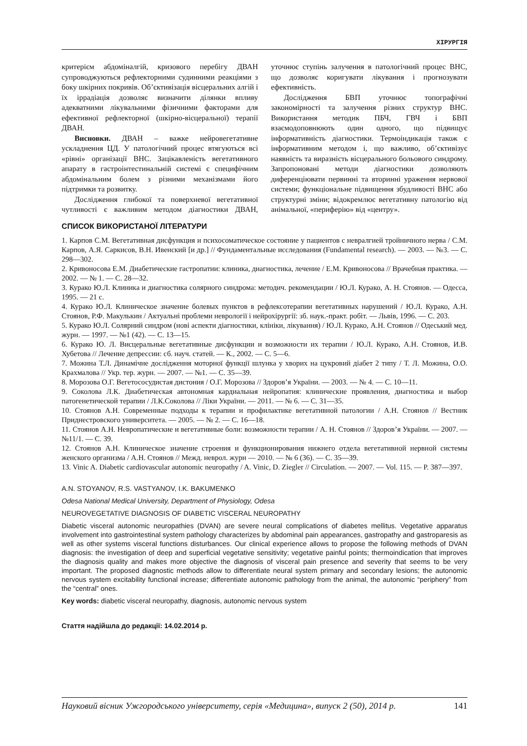ХІРУРГІЯ
критерієм абдоміналгій, кризового перебігу ДВАН супроводжуються рефлекторними судинними реакціями з боку шкірних покривів. Об’єктивізація вісцеральних алгій і їх іррадіація дозволяє визначити ділянки впливу адекватними лікувальними фізичними факторами для ефективної рефлекторної (шкірно-вісцеральної) терапії ДВАН.
Висновки. ДВАН – важке нейровегетативне ускладнення ЦД. У патологічний процес втягуються всі «рівні» організації ВНС. Зацікавленість вегетативного апарату в гастроінтестинальній системі є специфічним абдомінальним болем з різними механізмами його підтримки та розвитку.
Дослідження глибокої та поверхневої вегетативної чутливості є важливим методом діагностики ДВАН, уточнює ступінь залучення в патологічний процес ВНС, що дозволяє коригувати лікування і прогнозувати ефективність.
Дослідження БВП уточнює топографічні закономірності та залучення різних структур ВНС. Використання методик ПБЧ, ГВЧ і БВП взаємодоповнюють один одного, що підвищує інформативність діагностики. Термоіндикація також є інформативним методом і, що важливо, об’єктивізує наявність та виразність вісцерального больового синдрому. Запропоновані методи діагностики дозволяють диференціювати первинні та вторинні ураження нервової системи; функціональне підвищення збудливості ВНС або структурні зміни; відокремлює вегетативну патологію від анімальної, «периферію» від «центру».
СПИСОК ВИКОРИСТАНОЇ ЛІТЕРАТУРИ
1. Карпов С.М. Вегетативная дисфункция и психосоматическое состояние у пациентов с невралгией тройничного нерва / С.М. Карпов, А.Я. Саркисов, В.Н. Ивенский [и др.] // Фундаментальные исследования (Fundamental research). — 2003. — №3. — С. 298—302.
2. Кривоносова Е.М. Диабетические гастропатии: клиника, диагностика, лечение / Е.М. Кривоносова // Врачебная практика. — 2002. — № 1. — С. 28—32.
3. Курако Ю.Л. Клиника и диагностика солярного синдрома: методич. рекомендации / Ю.Л. Курако, А. Н. Стоянов. — Одесса, 1995. — 21 с.
4. Курако Ю.Л. Клиническое значение болевых пунктов в рефлексотерапии вегетативных нарушений / Ю.Л. Курако, А.Н. Стоянов, Р.Ф. Макулькин / Актуальні проблеми неврології і нейрохірургії: зб. наук.-практ. робіт. — Львів, 1996. — С. 203.
5. Курако Ю.Л. Солярний синдром (нові аспекти діагностики, клініки, лікування) / Ю.Л. Курако, А.Н. Стоянов // Одеський мед. журн. — 1997. — №1 (42). — С. 13—15.
6. Курако Ю. Л. Висцеральные вегетативные дисфункции и возможности их терапии / Ю.Л. Курако, А.Н. Стоянов, И.В. Хубетова // Лечение депрессии: сб. науч. статей. — К., 2002. — С. 5—6.
7. Можина Т.Л. Динамічне дослідження моторної функції шлунка у хворих на цукровий діабет 2 типу / Т. Л. Можина, О.О. Крахмалова // Укр. тер. журн. — 2007. — №1. — С. 35—39.
8. Морозова О.Г. Вегетососудистая дистония / О.Г. Морозова // Здоров’я України. — 2003. — № 4. — С. 10—11.
9. Соколова Л.К. Диабетическая автономная кардиальная нейропатия: клинические проявления, диагностика и выбор патогенетической терапии / Л.К.Соколова // Ліки України. — 2011. — № 6. — С. 31—35.
10. Стоянов А.Н. Современные подходы к терапии и профилактике вегетативной патологии / А.Н. Стоянов // Вестник Приднестровского университета. — 2005. — № 2. — С. 16—18.
11. Стоянов А.Н. Невропатические и вегетативные боли: возможности терапии / А. Н. Стоянов // Здоров’я України. — 2007. — №11/1. — С. 39.
12. Стоянов А.Н. Клиническое значение строения и функционирования нижнего отдела вегетативной нервной системы женского организма / А.Н. Стоянов // Межд. неврол. журн — 2010. — № 6 (36). — С. 35—39.
13. Vinic A. Diabetic cardiovascular autonomic neuropathy / A. Vinic, D. Ziegler // Circulation. — 2007. — Vol. 115. — P. 387—397.
A.N. STOYANOV, R.S. VASTYANOV, I.K. BAKUMENKO
Odesa National Medical University, Department of Physiology, Odesa
NEUROVEGETATIVE DIAGNOSIS OF DIABETIC VISCERAL NEUROPATHY
Diabetic visceral autonomic neuropathies (DVAN) are severe neural complications of diabetes mellitus. Vegetative apparatus involvement into gastrointestinal system pathology characterizes by abdominal pain appearances, gastropathy and gastroparesis as well as other systems visceral functions disturbances. Our clinical experience allows to propose the following methods of DVAN diagnosis: the investigation of deep and superficial vegetative sensitivity; vegetative painful points; thermoindication that improves the diagnosis quality and makes more objective the diagnosis of visceral pain presence and severity that seems to be very important. The proposed diagnostic methods allow to differentiate neural system primary and secondary lesions; the autonomic nervous system excitability functional increase; differentiate autonomic pathology from the animal, the autonomic “periphery” from the “central” ones.
Key words: diabetic visceral neuropathy, diagnosis, autonomic nervous system
Стаття надійшла до редакції: 14.02.2014 р.
Науковий вісник Ужгородського університету, серія «Медицина», випуск 2 (50), 2014 р. 141